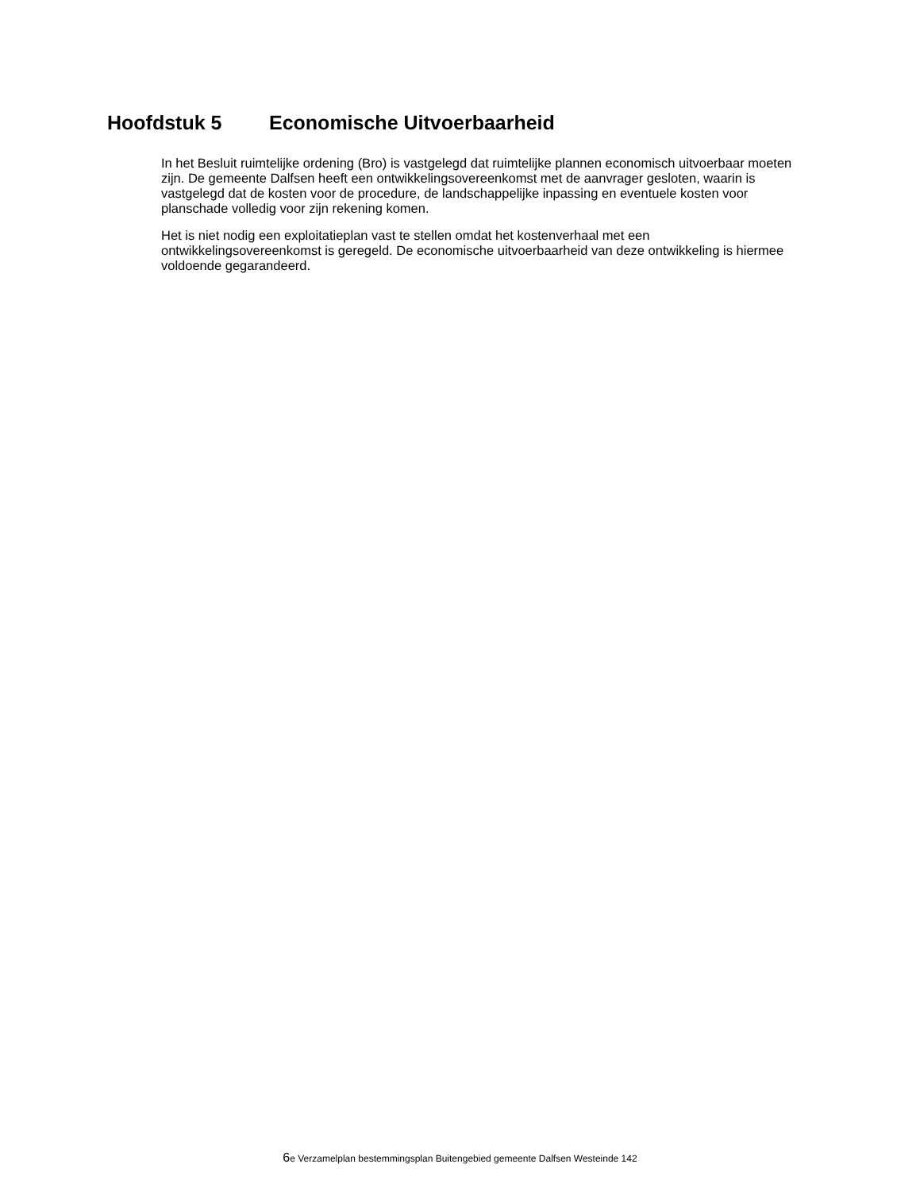Hoofdstuk 5 Economische Uitvoerbaarheid
In het Besluit ruimtelijke ordening (Bro) is vastgelegd dat ruimtelijke plannen economisch uitvoerbaar moeten zijn. De gemeente Dalfsen heeft een ontwikkelingsovereenkomst met de aanvrager gesloten, waarin is vastgelegd dat de kosten voor de procedure, de landschappelijke inpassing en eventuele kosten voor planschade volledig voor zijn rekening komen.
Het is niet nodig een exploitatieplan vast te stellen omdat het kostenverhaal met een ontwikkelingsovereenkomst is geregeld. De economische uitvoerbaarheid van deze ontwikkeling is hiermee voldoende gegarandeerd.
6e Verzamelplan bestemmingsplan Buitengebied gemeente Dalfsen Westeinde 142